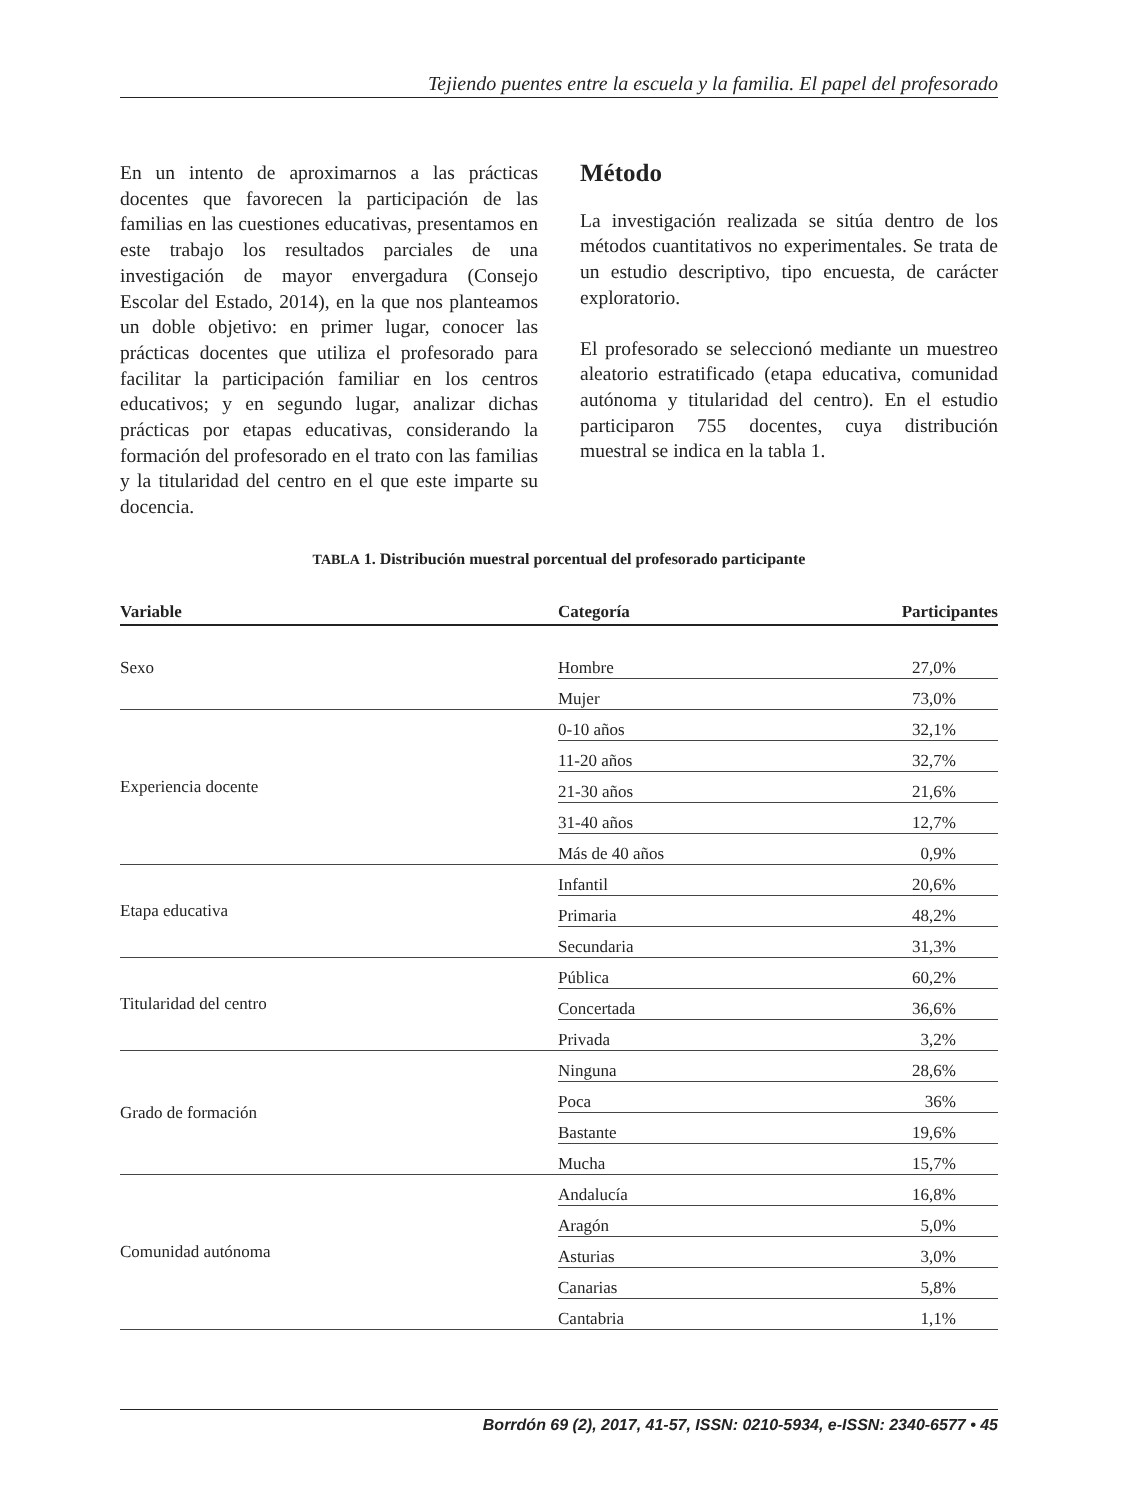Tejiendo puentes entre la escuela y la familia. El papel del profesorado
En un intento de aproximarnos a las prácticas docentes que favorecen la participación de las familias en las cuestiones educativas, presentamos en este trabajo los resultados parciales de una investigación de mayor envergadura (Consejo Escolar del Estado, 2014), en la que nos planteamos un doble objetivo: en primer lugar, conocer las prácticas docentes que utiliza el profesorado para facilitar la participación familiar en los centros educativos; y en segundo lugar, analizar dichas prácticas por etapas educativas, considerando la formación del profesorado en el trato con las familias y la titularidad del centro en el que este imparte su docencia.
Método
La investigación realizada se sitúa dentro de los métodos cuantitativos no experimentales. Se trata de un estudio descriptivo, tipo encuesta, de carácter exploratorio.
El profesorado se seleccionó mediante un muestreo aleatorio estratificado (etapa educativa, comunidad autónoma y titularidad del centro). En el estudio participaron 755 docentes, cuya distribución muestral se indica en la tabla 1.
TABLA 1. Distribución muestral porcentual del profesorado participante
| Variable | Categoría | Participantes |
| --- | --- | --- |
| Sexo | Hombre | 27,0% |
| | Mujer | 73,0% |
| Experiencia docente | 0-10 años | 32,1% |
| | 11-20 años | 32,7% |
| | 21-30 años | 21,6% |
| | 31-40 años | 12,7% |
| | Más de 40 años | 0,9% |
| Etapa educativa | Infantil | 20,6% |
| | Primaria | 48,2% |
| | Secundaria | 31,3% |
| Titularidad del centro | Pública | 60,2% |
| | Concertada | 36,6% |
| | Privada | 3,2% |
| Grado de formación | Ninguna | 28,6% |
| | Poca | 36% |
| | Bastante | 19,6% |
| | Mucha | 15,7% |
| Comunidad autónoma | Andalucía | 16,8% |
| | Aragón | 5,0% |
| | Asturias | 3,0% |
| | Canarias | 5,8% |
| | Cantabria | 1,1% |
Borrdón 69 (2), 2017, 41-57, ISSN: 0210-5934, e-ISSN: 2340-6577 • 45